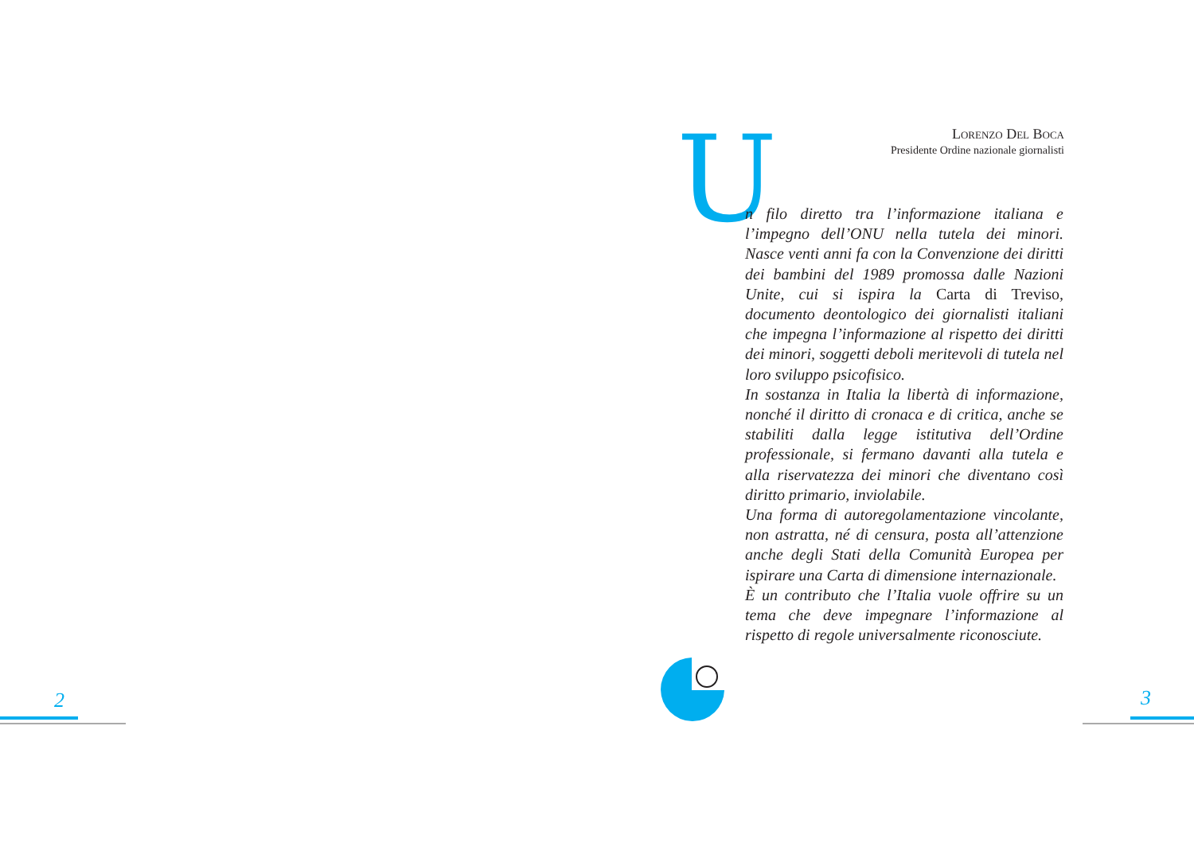Lorenzo Del Boca
Presidente Ordine nazionale giornalisti
U
n filo diretto tra l’informazione italiana e l’impegno dell’ONU nella tutela dei minori. Nasce venti anni fa con la Convenzione dei diritti dei bambini del 1989 promossa dalle Nazioni Unite, cui si ispira la Carta di Treviso, documento deontologico dei giornalisti italiani che impegna l’informazione al rispetto dei diritti dei minori, soggetti deboli meritevoli di tutela nel loro sviluppo psicofisico.
In sostanza in Italia la libertà di informazione, nonché il diritto di cronaca e di critica, anche se stabiliti dalla legge istitutiva dell’Ordine professionale, si fermano davanti alla tutela e alla riservatezza dei minori che diventano così diritto primario, inviolabile.
Una forma di autoregolamentazione vincolante, non astratta, né di censura, posta all’attenzione anche degli Stati della Comunità Europea per ispirare una Carta di dimensione internazionale.
È un contributo che l’Italia vuole offrire su un tema che deve impegnare l’informazione al rispetto di regole universalmente riconosciute.
2 3